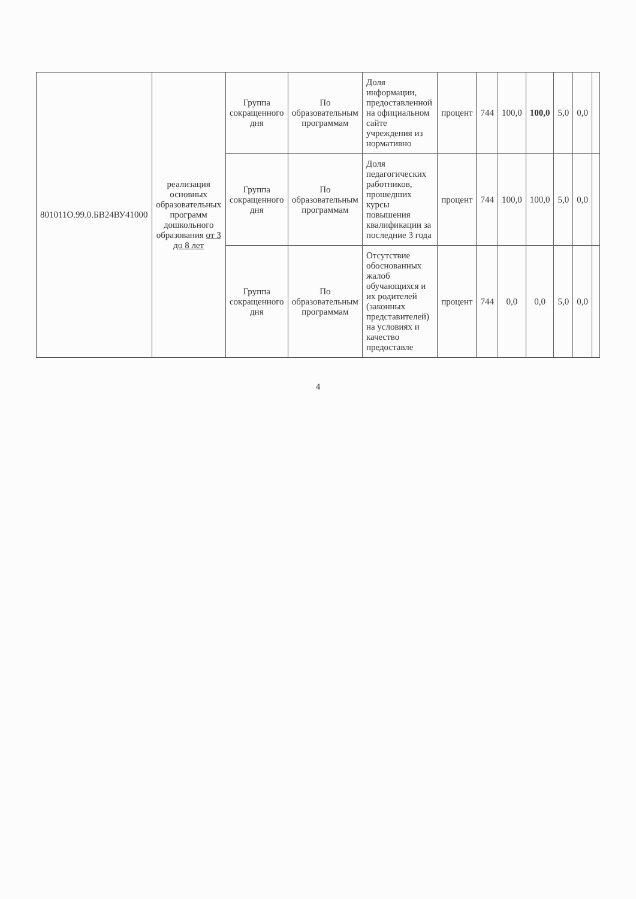| 801011О.99.0.БВ24ВУ41000 | реализация основных образовательных программ дошкольного образования от 3 до 8 лет | Группа сокращенного дня | По образовательным программам | Доля информации, предоставленной на официальном сайте учреждения из нормативно | процент | 744 | 100,0 | 100,0 | 5,0 | 0,0 | |
| | | Группа сокращенного дня | По образовательным программам | Доля педагогических работников, прошедших курсы повышения квалификации за последние 3 года | процент | 744 | 100,0 | 100,0 | 5,0 | 0,0 | |
| | | Группа сокращенного дня | По образовательным программам | Отсутствие обоснованных жалоб обучающихся и их родителей (законных представителей) на условиях и качество предоставле | процент | 744 | 0,0 | 0,0 | 5,0 | 0,0 | |
4